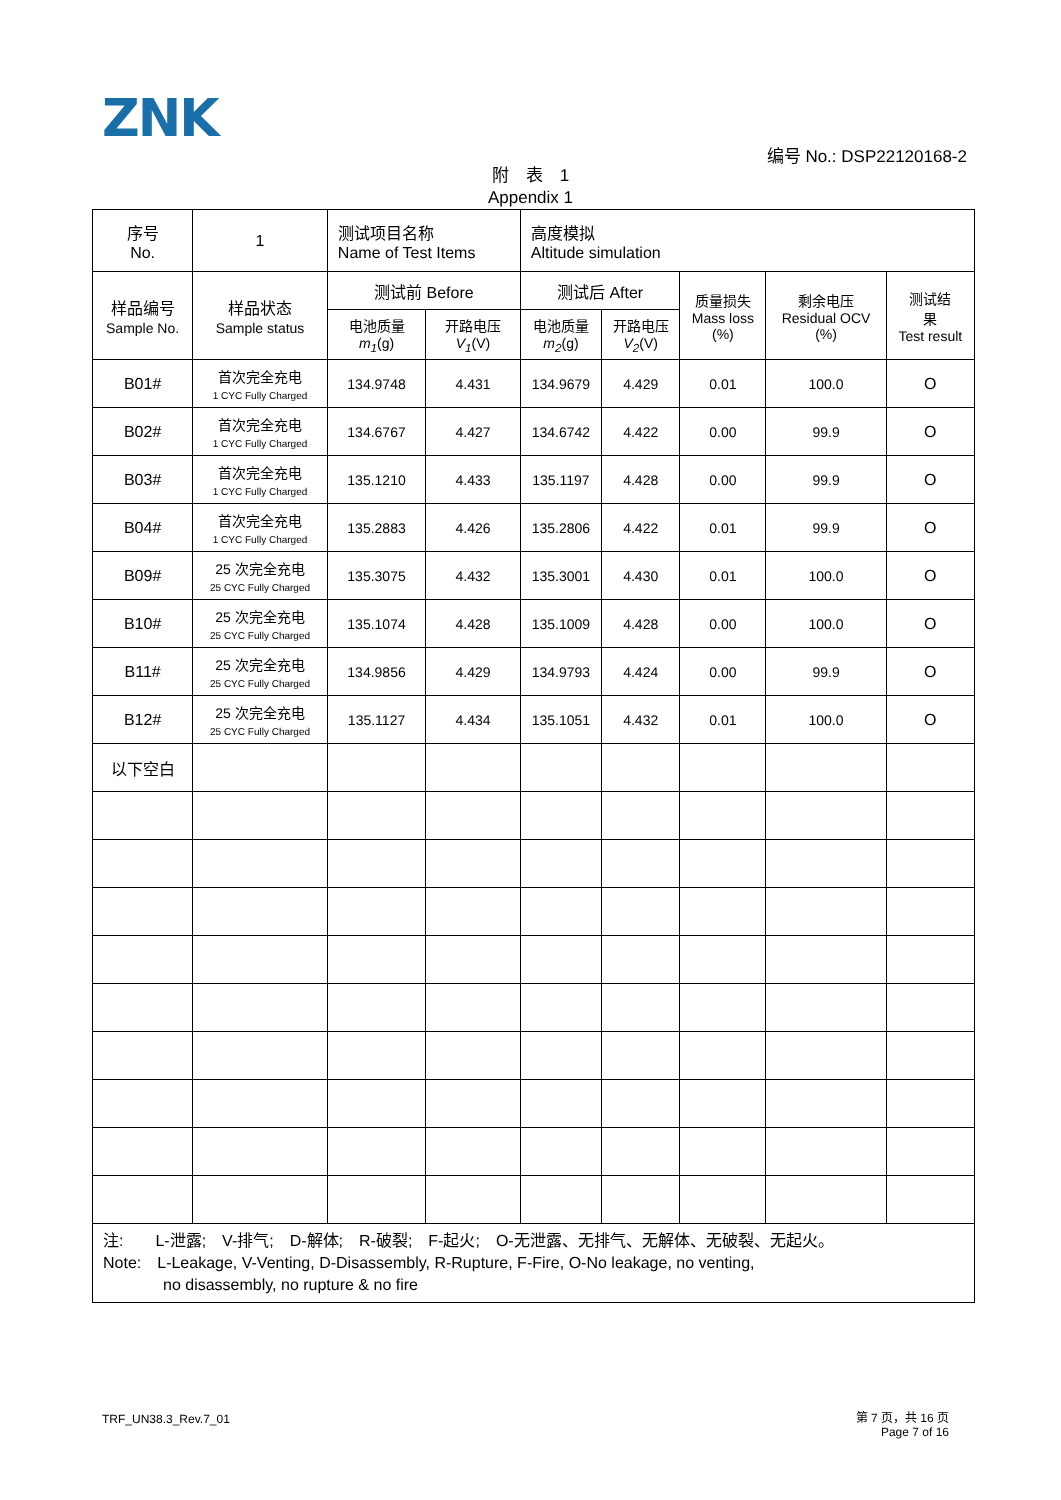ZNK
编号 No.: DSP22120168-2
附　表　1
Appendix 1
| 序号 No. | 1 | 测试项目名称 Name of Test Items | | 高度模拟 Altitude simulation | | | | |
| 样品编号 Sample No. | 样品状态 Sample status | 测试前 Before | | 测试后 After | | 质量损失 Mass loss (%) | 剩余电压 Residual OCV (%) | 测试结 果 Test result |
| | | 电池质量 m<sub>1</sub> (g) | 开路电压 V<sub>1</sub> (V) | 电池质量 m<sub>2</sub> (g) | 开路电压 V<sub>2</sub> (V) | | | |
| B01# | 首次完全充电 1 CYC Fully Charged | 134.9748 | 4.431 | 134.9679 | 4.429 | 0.01 | 100.0 | O |
| B02# | 首次完全充电 1 CYC Fully Charged | 134.6767 | 4.427 | 134.6742 | 4.422 | 0.00 | 99.9 | O |
| B03# | 首次完全充电 1 CYC Fully Charged | 135.1210 | 4.433 | 135.1197 | 4.428 | 0.00 | 99.9 | O |
| B04# | 首次完全充电 1 CYC Fully Charged | 135.2883 | 4.426 | 135.2806 | 4.422 | 0.01 | 99.9 | O |
| B09# | 25 次完全充电 25 CYC Fully Charged | 135.3075 | 4.432 | 135.3001 | 4.430 | 0.01 | 100.0 | O |
| B10# | 25 次完全充电 25 CYC Fully Charged | 135.1074 | 4.428 | 135.1009 | 4.428 | 0.00 | 100.0 | O |
| B11# | 25 次完全充电 25 CYC Fully Charged | 134.9856 | 4.429 | 134.9793 | 4.424 | 0.00 | 99.9 | O |
| B12# | 25 次完全充电 25 CYC Fully Charged | 135.1127 | 4.434 | 135.1051 | 4.432 | 0.01 | 100.0 | O |
| 以下空白 | | | | | | | | |
| 注: L-泄露; V-排气; D-解体; R-破裂; F-起火; O-无泄露、无排气、无解体、无破裂、无起火。 Note: L-Leakage, V-Venting, D-Disassembly, R-Rupture, F-Fire, O-No leakage, no venting, no disassembly, no rupture & no fire | | | | | | | | |
TRF_UN38.3_Rev.7_01
第 7 页，共 16 页
Page 7 of 16